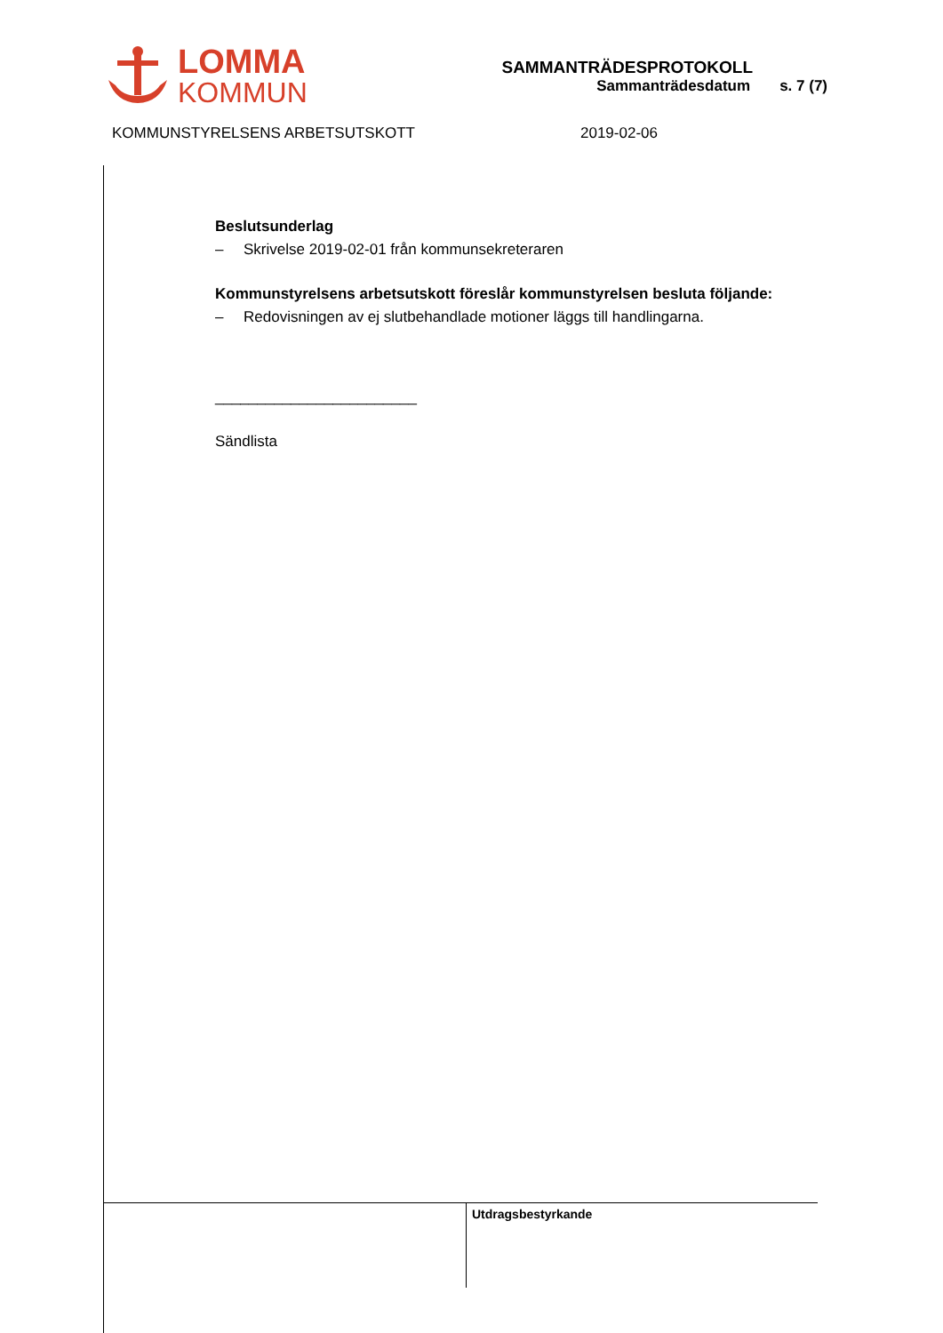LOMMA
KOMMUN
SAMMANTRÄDESPROTOKOLL
Sammanträdesdatum s. 7 (7)
KOMMUNSTYRELSENS ARBETSUTSKOTT 2019-02-06
Beslutsunderlag
– Skrivelse 2019-02-01 från kommunsekreteraren
Kommunstyrelsens arbetsutskott föreslår kommunstyrelsen besluta följande:
– Redovisningen av ej slutbehandlade motioner läggs till handlingarna.
________________________
Sändlista
Utdragsbestyrkande